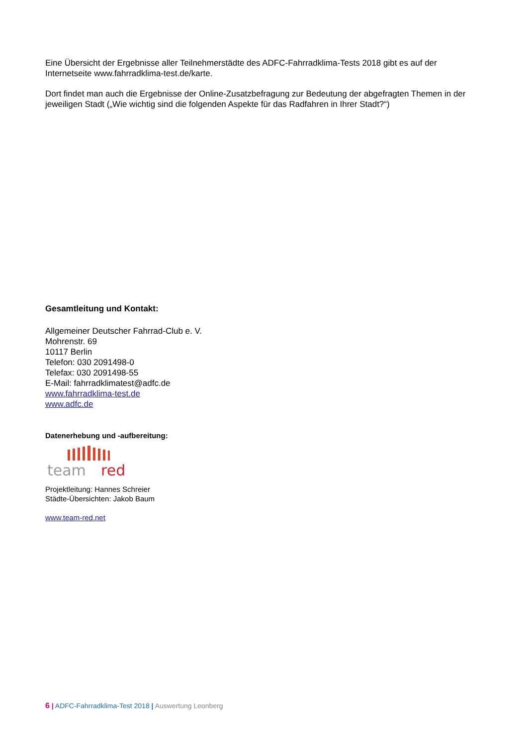Eine Übersicht der Ergebnisse aller Teilnehmerstädte des ADFC-Fahrradklima-Tests 2018 gibt es auf der Internetseite www.fahrradklima-test.de/karte.
Dort findet man auch die Ergebnisse der Online-Zusatzbefragung zur Bedeutung der abgefragten Themen in der jeweiligen Stadt („Wie wichtig sind die folgenden Aspekte für das Radfahren in Ihrer Stadt?“)
Gesamtleitung und Kontakt:
Allgemeiner Deutscher Fahrrad-Club e. V.
Mohrenstr. 69
10117 Berlin
Telefon: 030 2091498-0
Telefax: 030 2091498-55
E-Mail: fahrradklimatest@adfc.de
www.fahrradklima-test.de
www.adfc.de
Datenerhebung und -aufbereitung:
team
red
Projektleitung: Hannes Schreier
Städte-Übersichten: Jakob Baum
www.team-red.net
6 | ADFC-Fahrradklima-Test 2018 | Auswertung Leonberg